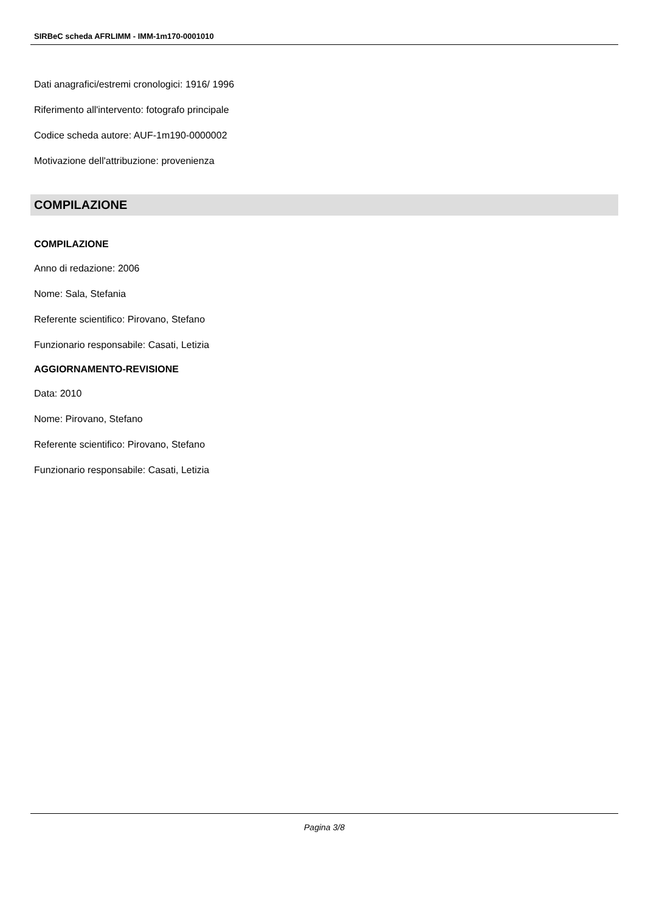SIRBeC scheda AFRLIMM - IMM-1m170-0001010
Dati anagrafici/estremi cronologici: 1916/ 1996
Riferimento all'intervento: fotografo principale
Codice scheda autore: AUF-1m190-0000002
Motivazione dell'attribuzione: provenienza
COMPILAZIONE
COMPILAZIONE
Anno di redazione: 2006
Nome: Sala, Stefania
Referente scientifico: Pirovano, Stefano
Funzionario responsabile: Casati, Letizia
AGGIORNAMENTO-REVISIONE
Data: 2010
Nome: Pirovano, Stefano
Referente scientifico: Pirovano, Stefano
Funzionario responsabile: Casati, Letizia
Pagina 3/8